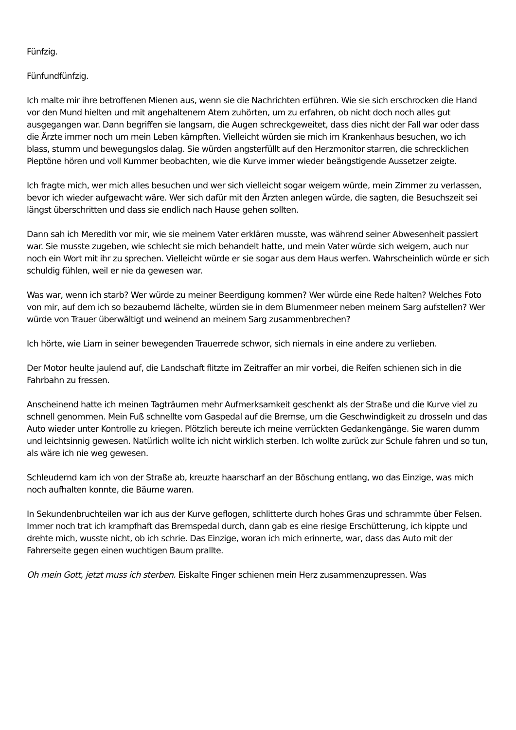Fünfzig.
Fünfundfünfzig.
Ich malte mir ihre betroffenen Mienen aus, wenn sie die Nachrichten erführen. Wie sie sich erschrocken die Hand vor den Mund hielten und mit angehaltenem Atem zuhörten, um zu erfahren, ob nicht doch noch alles gut ausgegangen war. Dann begriffen sie langsam, die Augen schreckgeweitet, dass dies nicht der Fall war oder dass die Ärzte immer noch um mein Leben kämpften. Vielleicht würden sie mich im Krankenhaus besuchen, wo ich blass, stumm und bewegungslos dalag. Sie würden angsterfüllt auf den Herzmonitor starren, die schrecklichen Pieptöne hören und voll Kummer beobachten, wie die Kurve immer wieder beängstigende Aussetzer zeigte.
Ich fragte mich, wer mich alles besuchen und wer sich vielleicht sogar weigern würde, mein Zimmer zu verlassen, bevor ich wieder aufgewacht wäre. Wer sich dafür mit den Ärzten anlegen würde, die sagten, die Besuchszeit sei längst überschritten und dass sie endlich nach Hause gehen sollten.
Dann sah ich Meredith vor mir, wie sie meinem Vater erklären musste, was während seiner Abwesenheit passiert war. Sie musste zugeben, wie schlecht sie mich behandelt hatte, und mein Vater würde sich weigern, auch nur noch ein Wort mit ihr zu sprechen. Vielleicht würde er sie sogar aus dem Haus werfen. Wahrscheinlich würde er sich schuldig fühlen, weil er nie da gewesen war.
Was war, wenn ich starb? Wer würde zu meiner Beerdigung kommen? Wer würde eine Rede halten? Welches Foto von mir, auf dem ich so bezaubernd lächelte, würden sie in dem Blumenmeer neben meinem Sarg aufstellen? Wer würde von Trauer überwältigt und weinend an meinem Sarg zusammenbrechen?
Ich hörte, wie Liam in seiner bewegenden Trauerrede schwor, sich niemals in eine andere zu verlieben.
Der Motor heulte jaulend auf, die Landschaft flitzte im Zeitraffer an mir vorbei, die Reifen schienen sich in die Fahrbahn zu fressen.
Anscheinend hatte ich meinen Tagträumen mehr Aufmerksamkeit geschenkt als der Straße und die Kurve viel zu schnell genommen. Mein Fuß schnellte vom Gaspedal auf die Bremse, um die Geschwindigkeit zu drosseln und das Auto wieder unter Kontrolle zu kriegen. Plötzlich bereute ich meine verrückten Gedankengänge. Sie waren dumm und leichtsinnig gewesen. Natürlich wollte ich nicht wirklich sterben. Ich wollte zurück zur Schule fahren und so tun, als wäre ich nie weg gewesen.
Schleudernd kam ich von der Straße ab, kreuzte haarscharf an der Böschung entlang, wo das Einzige, was mich noch aufhalten konnte, die Bäume waren.
In Sekundenbruchteilen war ich aus der Kurve geflogen, schlitterte durch hohes Gras und schrammte über Felsen. Immer noch trat ich krampfhaft das Bremspedal durch, dann gab es eine riesige Erschütterung, ich kippte und drehte mich, wusste nicht, ob ich schrie. Das Einzige, woran ich mich erinnerte, war, dass das Auto mit der Fahrerseite gegen einen wuchtigen Baum prallte.
Oh mein Gott, jetzt muss ich sterben. Eiskalte Finger schienen mein Herz zusammenzupressen. Was